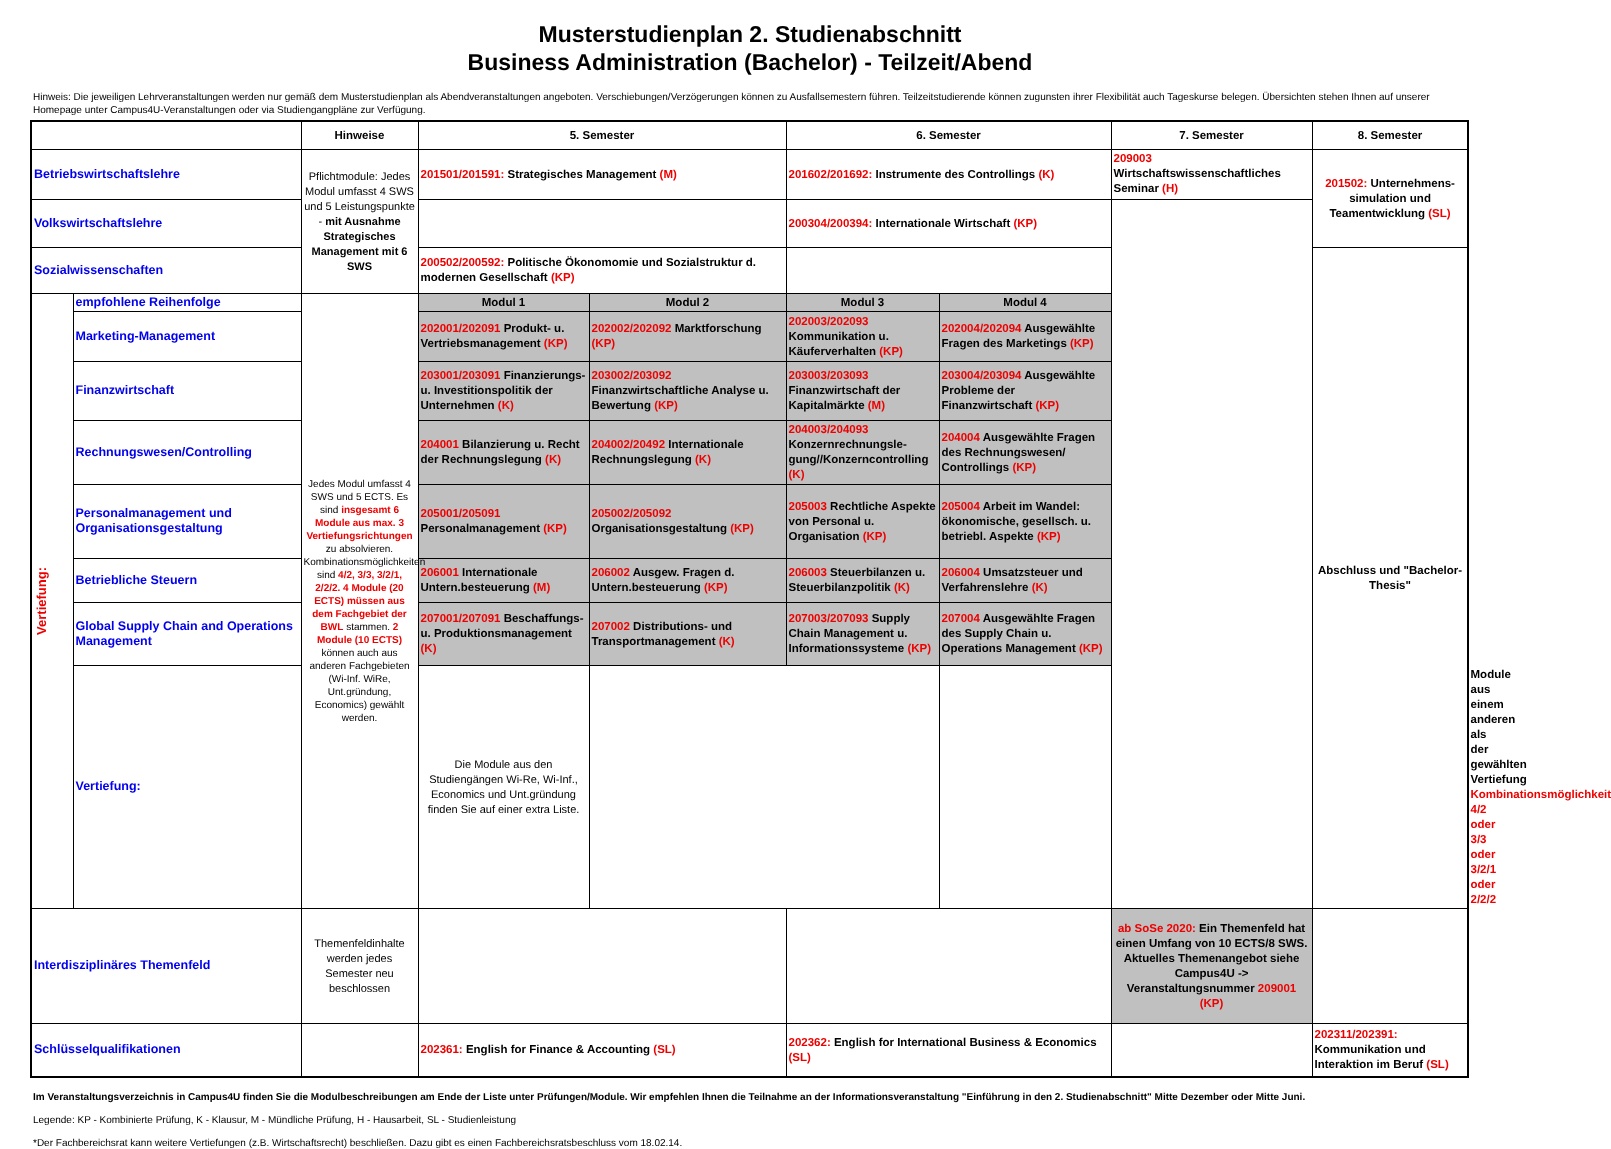Musterstudienplan 2. Studienabschnitt
Business Administration (Bachelor) - Teilzeit/Abend
Hinweis: Die jeweiligen Lehrveranstaltungen werden nur gemäß dem Musterstudienplan als Abendveranstaltungen angeboten. Verschiebungen/Verzögerungen können zu Ausfallsemestern führen. Teilzeitstudierende können zugunsten ihrer Flexibilität auch Tageskurse belegen. Übersichten stehen Ihnen auf unserer Homepage unter Campus4U-Veranstaltungen oder via Studiengangpläne zur Verfügung.
| | | Hinweise | 5. Semester | | 6. Semester | | 7. Semester | 8. Semester | | |
| Betriebswirtschaftslehre | | Pflichtmodule: Jedes Modul umfasst 4 SWS und 5 Leistungspunkte - mit Ausnahme Strategisches Management mit 6 SWS | 201501/201591: Strategisches Management (M) | | 201602/201692: Instrumente des Controllings (K) | | 209003 Wirtschaftswissenschaftliches Seminar (H) | 201502: Unternehmens-simulation und Teamentwicklung (SL) | | |
| Volkswirtschaftslehre | | | | | 200304/200394: Internationale Wirtschaft (KP) | | | | | |
| Sozialwissenschaften | | | 200502/200592: Politische Ökonomomie und Sozialstruktur d. modernen Gesellschaft (KP) | | | | | Abschluss und "Bachelor-Thesis" | | |
| Vertiefung: | empfohlene Reihenfolge | Jedes Modul umfasst 4 SWS und 5 ECTS. Es sind insgesamt 6 Module aus max. 3 Vertiefungsrichtungen zu absolvieren. Kombinationsmöglichkeiten sind 4/2, 3/3, 3/2/1, 2/2/2. 4 Module (20 ECTS) müssen aus dem Fachgebiet der BWL stammen. 2 Module (10 ECTS) können auch aus anderen Fachgebieten (Wi-Inf. WiRe, Unt.gründung, Economics) gewählt werden. | Modul 1 | Modul 2 | Modul 3 | Modul 4 | | | | |
| | Marketing-Management | | 202001/202091 Produkt- u. Vertriebsmanagement (KP) | 202002/202092 Marktforschung (KP) | 202003/202093 Kommunikation u. Käuferverhalten (KP) | 202004/202094 Ausgewählte Fragen des Marketings (KP) | | | | |
| | Finanzwirtschaft | | 203001/203091 Finanzierungs- u. Investitionspolitik der Unternehmen (K) | 203002/203092 Finanzwirtschaftliche Analyse u. Bewertung (KP) | 203003/203093 Finanzwirtschaft der Kapitalmärkte (M) | 203004/203094 Ausgewählte Probleme der Finanzwirtschaft (KP) | | | | |
| | Rechnungswesen/Controlling | | 204001 Bilanzierung u. Recht der Rechnungslegung (K) | 204002/20492 Internationale Rechnungslegung (K) | 204003/204093 Konzernrechnungsle-gung//Konzerncontrolling (K) | 204004 Ausgewählte Fragen des Rechnungswesen/ Controllings (KP) | | | | |
| | Personalmanagement und Organisationsgestaltung | | 205001/205091 Personalmanagement (KP) | 205002/205092 Organisationsgestaltung (KP) | 205003 Rechtliche Aspekte von Personal u. Organisation (KP) | 205004 Arbeit im Wandel: ökonomische, gesellsch. u. betriebl. Aspekte (KP) | | | | |
| | Betriebliche Steuern | | 206001 Internationale Untern.besteuerung (M) | 206002 Ausgew. Fragen d. Untern.besteuerung (KP) | 206003 Steuerbilanzen u. Steuerbilanzpolitik (K) | 206004 Umsatzsteuer und Verfahrenslehre (K) | | | | |
| | Global Supply Chain and Operations Management | | 207001/207091 Beschaffungs- u. Produktionsmanagement (K) | 207002 Distributions- und Transportmanagement (K) | 207003/207093 Supply Chain Management u. Informationssysteme (KP) | 207004 Ausgewählte Fragen des Supply Chain u. Operations Management (KP) | | | | |
| | Vertiefung: | | Die Module aus den Studiengängen Wi-Re, Wi-Inf., Economics und Unt.gründung finden Sie auf einer extra Liste. | | | | | | Module aus einem anderen als der gewählten Vertiefung Kombinationsmöglichkeit 4/2 oder 3/3 oder 3/2/1 oder 2/2/2 | |
| Interdisziplinäres Themenfeld | | Themenfeldinhalte werden jedes Semester neu beschlossen | | | | | ab SoSe 2020: Ein Themenfeld hat einen Umfang von 10 ECTS/8 SWS. Aktuelles Themenangebot siehe Campus4U -> Veranstaltungsnummer 209001 (KP) | | | |
| Schlüsselqualifikationen | | | 202361: English for Finance & Accounting (SL) | | 202362: English for International Business & Economics (SL) | | | 202311/202391: Kommunikation und Interaktion im Beruf (SL) | | |
Im Veranstaltungsverzeichnis in Campus4U finden Sie die Modulbeschreibungen am Ende der Liste unter Prüfungen/Module. Wir empfehlen Ihnen die Teilnahme an der Informationsveranstaltung "Einführung in den 2. Studienabschnitt" Mitte Dezember oder Mitte Juni.
Legende: KP - Kombinierte Prüfung, K - Klausur, M - Mündliche Prüfung, H - Hausarbeit, SL - Studienleistung
*Der Fachbereichsrat kann weitere Vertiefungen (z.B. Wirtschaftsrecht) beschließen. Dazu gibt es einen Fachbereichsratsbeschluss vom 18.02.14.